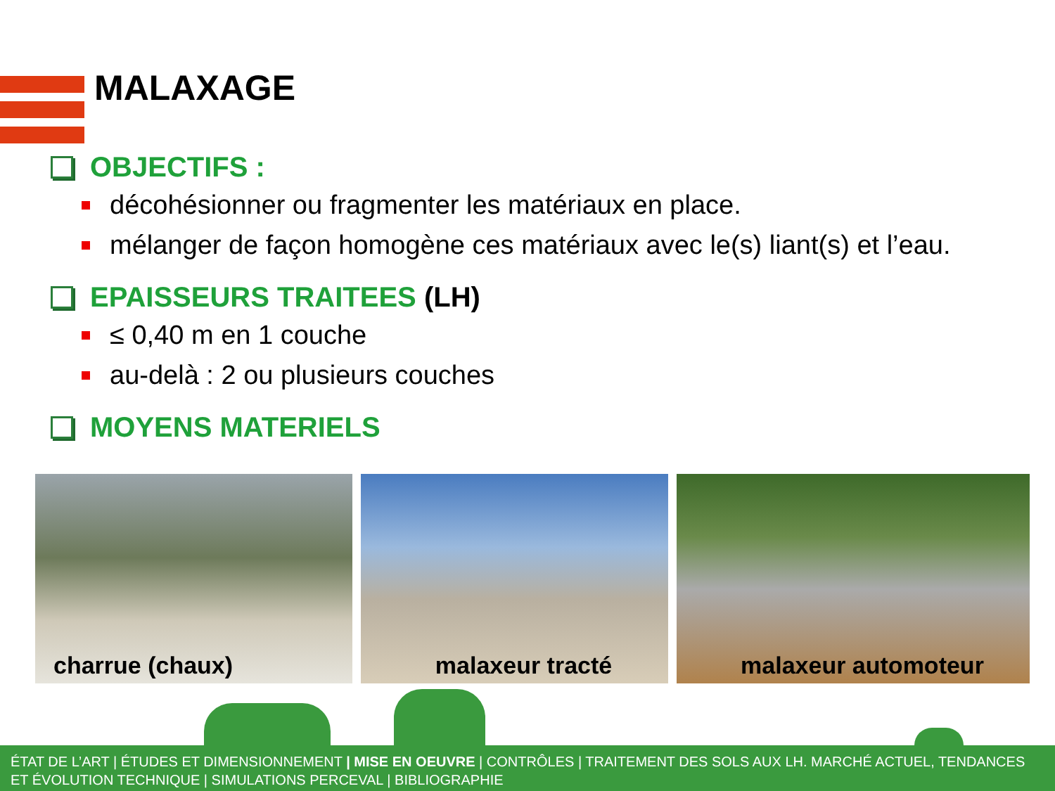MALAXAGE
OBJECTIFS :
décohésionner ou fragmenter les matériaux en place.
mélanger de façon homogène ces matériaux avec le(s) liant(s) et l’eau.
EPAISSEURS TRAITEES (LH)
≤ 0,40 m en 1 couche
au-delà : 2 ou plusieurs couches
MOYENS MATERIELS
charrue (chaux) malaxeur tracté malaxeur automoteur
ÉTAT DE L’ART | ÉTUDES ET DIMENSIONNEMENT | MISE EN OEUVRE | CONTRÔLES | TRAITEMENT DES SOLS AUX LH. MARCHÉ ACTUEL, TENDANCES ET ÉVOLUTION TECHNIQUE | SIMULATIONS PERCEVAL | BIBLIOGRAPHIE